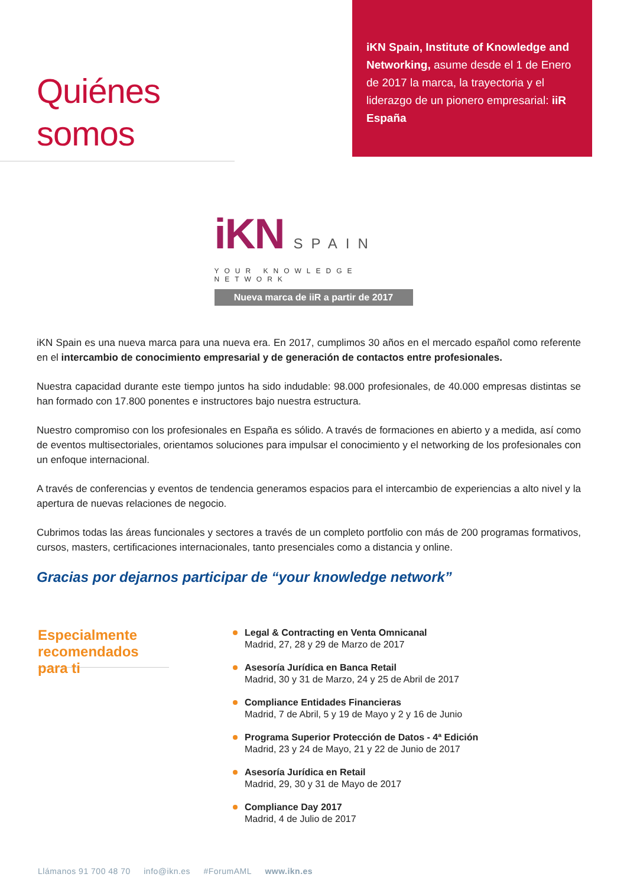Quiénes somos
iKN Spain, Institute of Knowledge and Networking, asume desde el 1 de Enero de 2017 la marca, la trayectoria y el liderazgo de un pionero empresarial: iiR España
iKN SPAIN
YOUR KNOWLEDGE NETWORK
Nueva marca de iiR a partir de 2017
iKN Spain es una nueva marca para una nueva era. En 2017, cumplimos 30 años en el mercado español como referente en el intercambio de conocimiento empresarial y de generación de contactos entre profesionales.
Nuestra capacidad durante este tiempo juntos ha sido indudable: 98.000 profesionales, de 40.000 empresas distintas se han formado con 17.800 ponentes e instructores bajo nuestra estructura.
Nuestro compromiso con los profesionales en España es sólido. A través de formaciones en abierto y a medida, así como de eventos multisectoriales, orientamos soluciones para impulsar el conocimiento y el networking de los profesionales con un enfoque internacional.
A través de conferencias y eventos de tendencia generamos espacios para el intercambio de experiencias a alto nivel y la apertura de nuevas relaciones de negocio.
Cubrimos todas las áreas funcionales y sectores a través de un completo portfolio con más de 200 programas formativos, cursos, masters, certificaciones internacionales, tanto presenciales como a distancia y online.
Gracias por dejarnos participar de “your knowledge network”
Especialmente recomendados para ti
Legal & Contracting en Venta Omnicanal
Madrid, 27, 28 y 29 de Marzo de 2017
Asesoría Jurídica en Banca Retail
Madrid, 30 y 31 de Marzo, 24 y 25 de Abril de 2017
Compliance Entidades Financieras
Madrid, 7 de Abril, 5 y 19 de Mayo y 2 y 16 de Junio
Programa Superior Protección de Datos - 4ª Edición
Madrid, 23 y 24 de Mayo, 21 y 22 de Junio de 2017
Asesoría Jurídica en Retail
Madrid, 29, 30 y 31 de Mayo de 2017
Compliance Day 2017
Madrid, 4 de Julio de 2017
Llámanos 91 700 48 70 info@ikn.es #ForumAML www.ikn.es